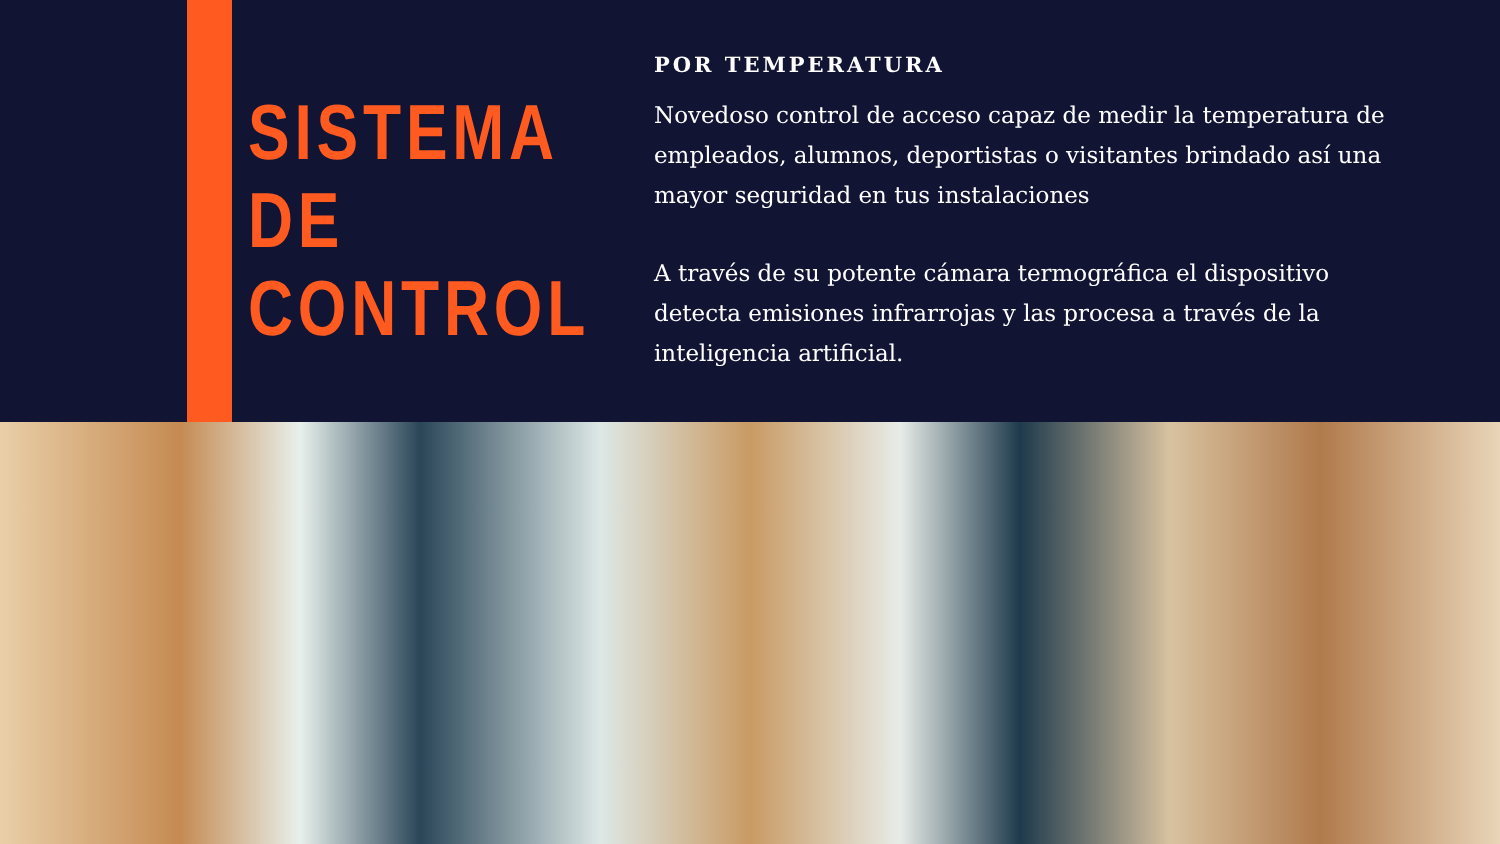SISTEMA
DE
CONTROL
POR TEMPERATURA
Novedoso control de acceso capaz de medir la temperatura de empleados, alumnos, deportistas o visitantes brindado así una mayor seguridad en tus instalaciones
A través de su potente cámara termográfica el dispositivo detecta emisiones infrarrojas y las procesa a través de la inteligencia artificial.